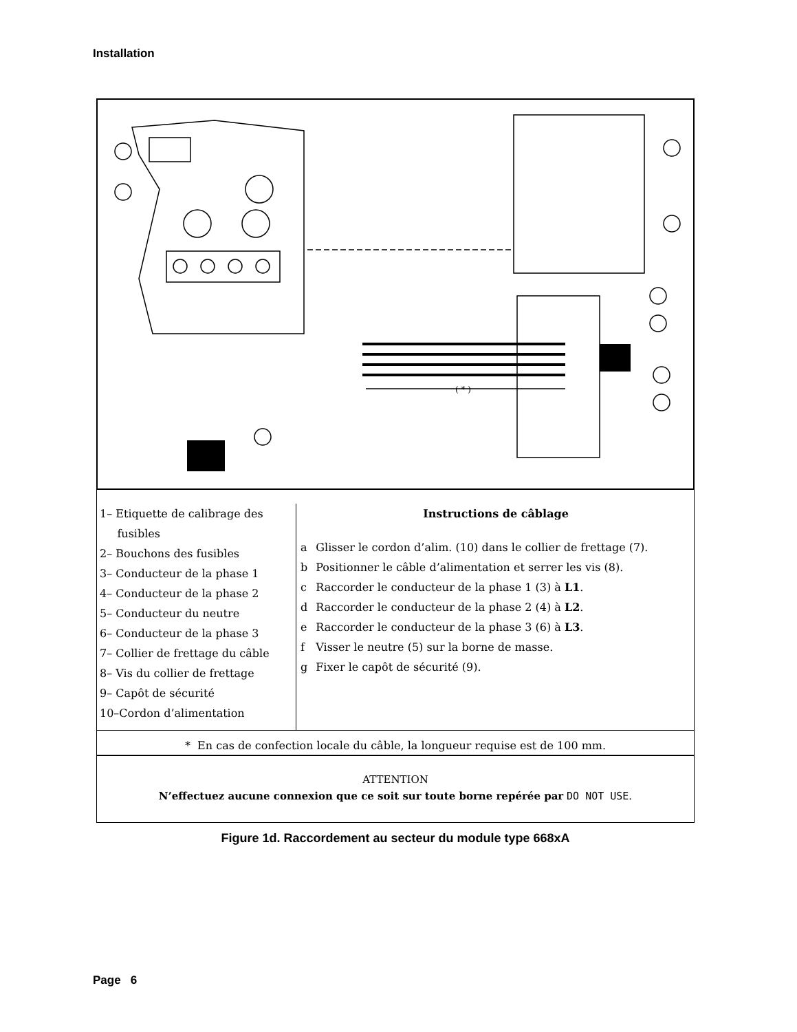Installation
( * )
1– Etiquette de calibrage des
fusibles
2– Bouchons des fusibles
3– Conducteur de la phase 1
4– Conducteur de la phase 2
5– Conducteur du neutre
6– Conducteur de la phase 3
7– Collier de frettage du câble
8– Vis du collier de frettage
9– Capôt de sécurité
10–Cordon d’alimentation
Instructions de câblage
| a | Glisser le cordon d’alim. (10) dans le collier de frettage (7). |
| b | Positionner le câble d’alimentation et serrer les vis (8). |
| c | Raccorder le conducteur de la phase 1 (3) à L1 . |
| d | Raccorder le conducteur de la phase 2 (4) à L2 . |
| e | Raccorder le conducteur de la phase 3 (6) à L3 . |
| f | Visser le neutre (5) sur la borne de masse. |
| g | Fixer le capôt de sécurité (9). |
* En cas de confection locale du câble, la longueur requise est de 100 mm.
ATTENTION
N’effectuez aucune connexion que ce soit sur toute borne repérée par DO NOT USE.
Figure 1d. Raccordement au secteur du module type 668xA
Page 6